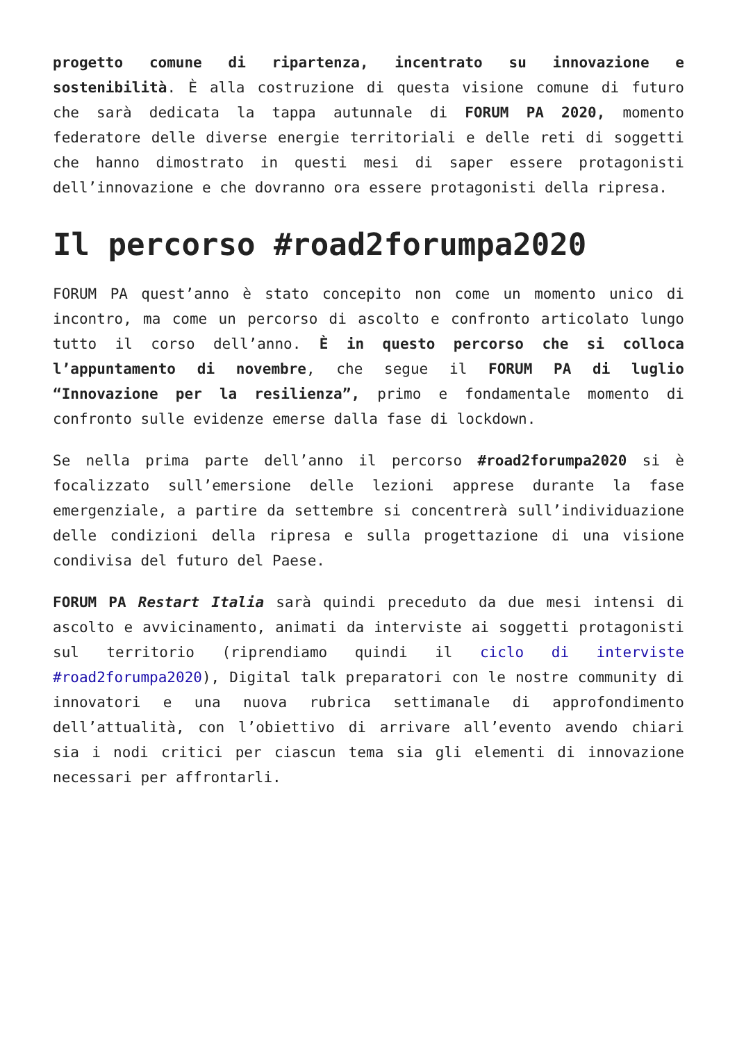progetto comune di ripartenza, incentrato su innovazione e sostenibilità. È alla costruzione di questa visione comune di futuro che sarà dedicata la tappa autunnale di FORUM PA 2020, momento federatore delle diverse energie territoriali e delle reti di soggetti che hanno dimostrato in questi mesi di saper essere protagonisti dell’innovazione e che dovranno ora essere protagonisti della ripresa.
Il percorso #road2forumpa2020
FORUM PA quest’anno è stato concepito non come un momento unico di incontro, ma come un percorso di ascolto e confronto articolato lungo tutto il corso dell’anno. È in questo percorso che si colloca l’appuntamento di novembre, che segue il FORUM PA di luglio “Innovazione per la resilienza”, primo e fondamentale momento di confronto sulle evidenze emerse dalla fase di lockdown.
Se nella prima parte dell’anno il percorso #road2forumpa2020 si è focalizzato sull’emersione delle lezioni apprese durante la fase emergenziale, a partire da settembre si concentrerà sull’individuazione delle condizioni della ripresa e sulla progettazione di una visione condivisa del futuro del Paese.
FORUM PA Restart Italia sarà quindi preceduto da due mesi intensi di ascolto e avvicinamento, animati da interviste ai soggetti protagonisti sul territorio (riprendiamo quindi il ciclo di interviste #road2forumpa2020), Digital talk preparatori con le nostre community di innovatori e una nuova rubrica settimanale di approfondimento dell’attualità, con l’obiettivo di arrivare all’evento avendo chiari sia i nodi critici per ciascun tema sia gli elementi di innovazione necessari per affrontarli.